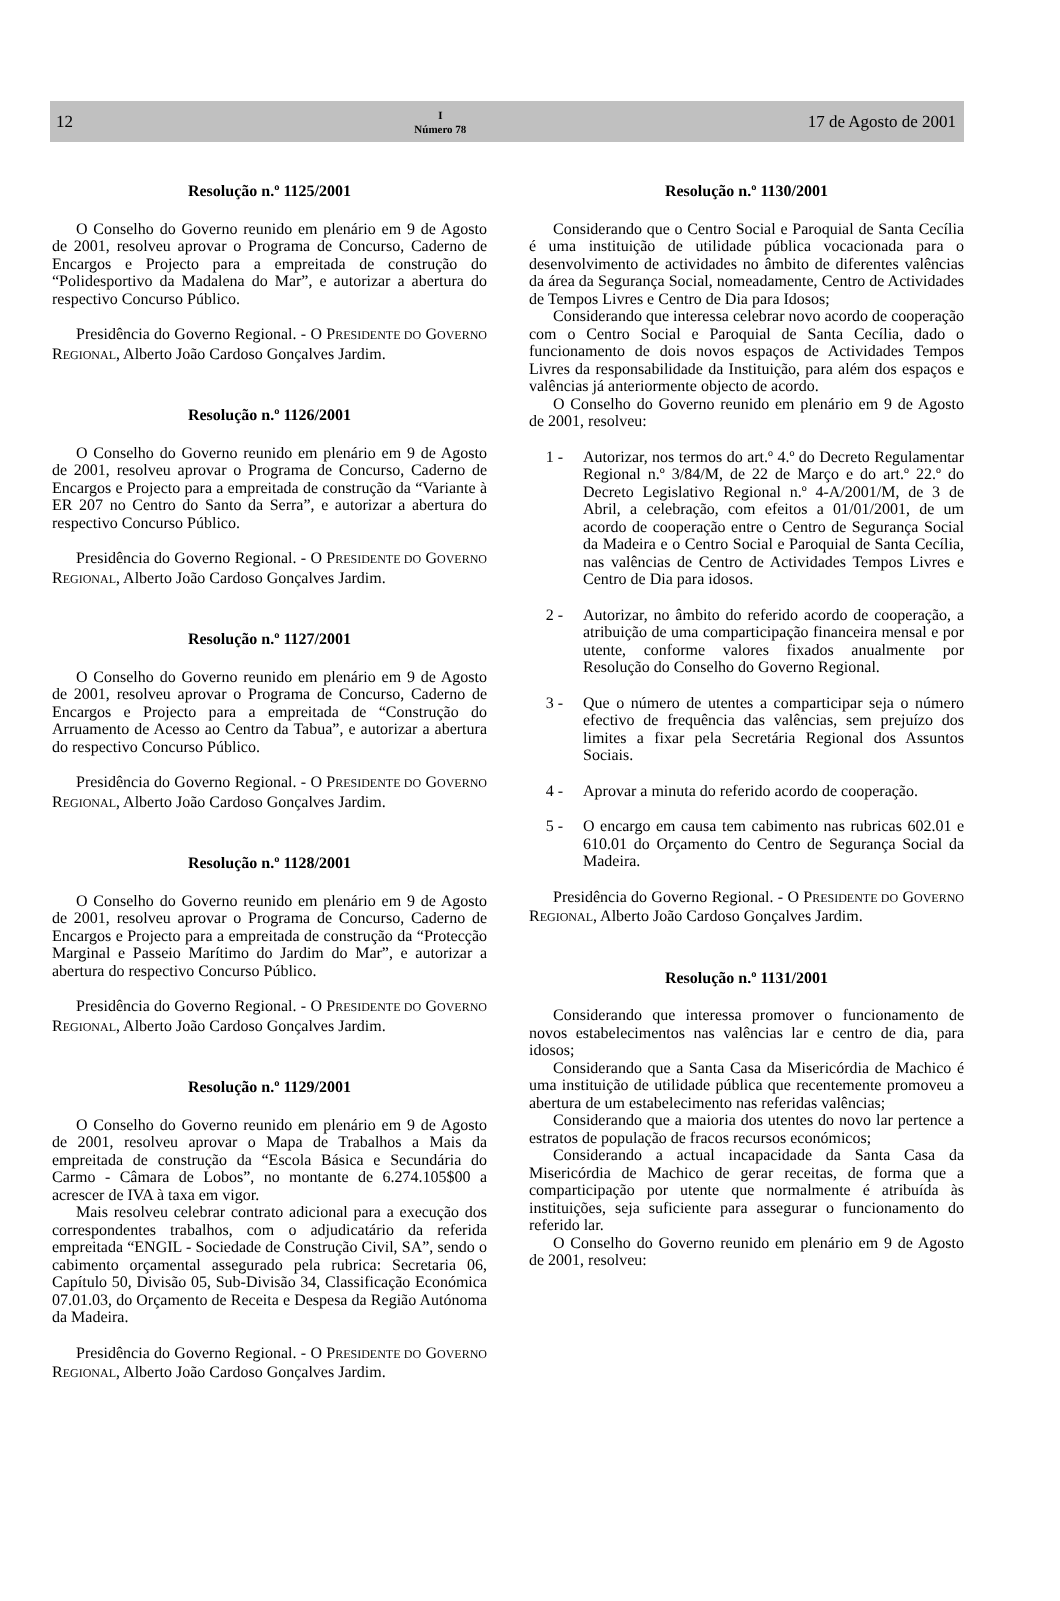12 I
Número 78 17 de Agosto de 2001
Resolução n.º 1125/2001
O Conselho do Governo reunido em plenário em 9 de Agosto de 2001, resolveu aprovar o Programa de Concurso, Caderno de Encargos e Projecto para a empreitada de construção do “Polidesportivo da Madalena do Mar”, e autorizar a abertura do respectivo Concurso Público.
Presidência do Governo Regional. - O PRESIDENTE DO GOVERNO REGIONAL, Alberto João Cardoso Gonçalves Jardim.
Resolução n.º 1126/2001
O Conselho do Governo reunido em plenário em 9 de Agosto de 2001, resolveu aprovar o Programa de Concurso, Caderno de Encargos e Projecto para a empreitada de construção da “Variante à ER 207 no Centro do Santo da Serra”, e autorizar a abertura do respectivo Concurso Público.
Presidência do Governo Regional. - O PRESIDENTE DO GOVERNO REGIONAL, Alberto João Cardoso Gonçalves Jardim.
Resolução n.º 1127/2001
O Conselho do Governo reunido em plenário em 9 de Agosto de 2001, resolveu aprovar o Programa de Concurso, Caderno de Encargos e Projecto para a empreitada de “Construção do Arruamento de Acesso ao Centro da Tabua”, e autorizar a abertura do respectivo Concurso Público.
Presidência do Governo Regional. - O PRESIDENTE DO GOVERNO REGIONAL, Alberto João Cardoso Gonçalves Jardim.
Resolução n.º 1128/2001
O Conselho do Governo reunido em plenário em 9 de Agosto de 2001, resolveu aprovar o Programa de Concurso, Caderno de Encargos e Projecto para a empreitada de construção da “Protecção Marginal e Passeio Marítimo do Jardim do Mar”, e autorizar a abertura do respectivo Concurso Público.
Presidência do Governo Regional. - O PRESIDENTE DO GOVERNO REGIONAL, Alberto João Cardoso Gonçalves Jardim.
Resolução n.º 1129/2001
O Conselho do Governo reunido em plenário em 9 de Agosto de 2001, resolveu aprovar o Mapa de Trabalhos a Mais da empreitada de construção da “Escola Básica e Secundária do Carmo - Câmara de Lobos”, no montante de 6.274.105$00 a acrescer de IVA à taxa em vigor.
Mais resolveu celebrar contrato adicional para a execução dos correspondentes trabalhos, com o adjudicatário da referida empreitada “ENGIL - Sociedade de Construção Civil, SA”, sendo o cabimento orçamental assegurado pela rubrica: Secretaria 06, Capítulo 50, Divisão 05, Sub-Divisão 34, Classificação Económica 07.01.03, do Orçamento de Receita e Despesa da Região Autónoma da Madeira.
Presidência do Governo Regional. - O PRESIDENTE DO GOVERNO REGIONAL, Alberto João Cardoso Gonçalves Jardim.
Resolução n.º 1130/2001
Considerando que o Centro Social e Paroquial de Santa Cecília é uma instituição de utilidade pública vocacionada para o desenvolvimento de actividades no âmbito de diferentes valências da área da Segurança Social, nomeadamente, Centro de Actividades de Tempos Livres e Centro de Dia para Idosos;
Considerando que interessa celebrar novo acordo de cooperação com o Centro Social e Paroquial de Santa Cecília, dado o funcionamento de dois novos espaços de Actividades Tempos Livres da responsabilidade da Instituição, para além dos espaços e valências já anteriormente objecto de acordo.
O Conselho do Governo reunido em plenário em 9 de Agosto de 2001, resolveu:
1 - Autorizar, nos termos do art.º 4.º do Decreto Regulamentar Regional n.º 3/84/M, de 22 de Março e do art.º 22.º do Decreto Legislativo Regional n.º 4-A/2001/M, de 3 de Abril, a celebração, com efeitos a 01/01/2001, de um acordo de cooperação entre o Centro de Segurança Social da Madeira e o Centro Social e Paroquial de Santa Cecília, nas valências de Centro de Actividades Tempos Livres e Centro de Dia para idosos.
2 - Autorizar, no âmbito do referido acordo de cooperação, a atribuição de uma comparticipação financeira mensal e por utente, conforme valores fixados anualmente por Resolução do Conselho do Governo Regional.
3 - Que o número de utentes a comparticipar seja o número efectivo de frequência das valências, sem prejuízo dos limites a fixar pela Secretária Regional dos Assuntos Sociais.
4 - Aprovar a minuta do referido acordo de cooperação.
5 - O encargo em causa tem cabimento nas rubricas 602.01 e 610.01 do Orçamento do Centro de Segurança Social da Madeira.
Presidência do Governo Regional. - O PRESIDENTE DO GOVERNO REGIONAL, Alberto João Cardoso Gonçalves Jardim.
Resolução n.º 1131/2001
Considerando que interessa promover o funcionamento de novos estabelecimentos nas valências lar e centro de dia, para idosos;
Considerando que a Santa Casa da Misericórdia de Machico é uma instituição de utilidade pública que recentemente promoveu a abertura de um estabelecimento nas referidas valências;
Considerando que a maioria dos utentes do novo lar pertence a estratos de população de fracos recursos económicos;
Considerando a actual incapacidade da Santa Casa da Misericórdia de Machico de gerar receitas, de forma que a comparticipação por utente que normalmente é atribuída às instituições, seja suficiente para assegurar o funcionamento do referido lar.
O Conselho do Governo reunido em plenário em 9 de Agosto de 2001, resolveu: